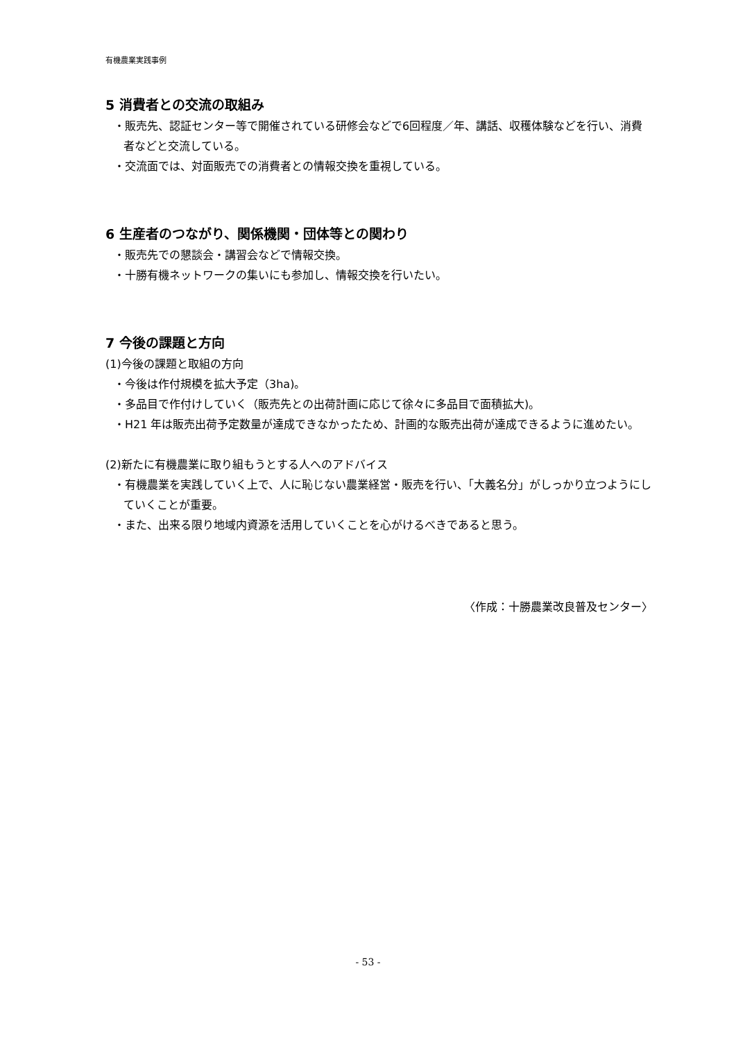有機農業実践事例
5 消費者との交流の取組み
・販売先、認証センター等で開催されている研修会などで6回程度／年、講話、収穫体験などを行い、消費者などと交流している。
・交流面では、対面販売での消費者との情報交換を重視している。
6 生産者のつながり、関係機関・団体等との関わり
・販売先での懇談会・講習会などで情報交換。
・十勝有機ネットワークの集いにも参加し、情報交換を行いたい。
7 今後の課題と方向
(1)今後の課題と取組の方向
・今後は作付規模を拡大予定（3ha)。
・多品目で作付けしていく（販売先との出荷計画に応じて徐々に多品目で面積拡大)。
・H21 年は販売出荷予定数量が達成できなかったため、計画的な販売出荷が達成できるように進めたい。
(2)新たに有機農業に取り組もうとする人へのアドバイス
・有機農業を実践していく上で、人に恥じない農業経営・販売を行い、「大義名分」がしっかり立つようにしていくことが重要。
・また、出来る限り地域内資源を活用していくことを心がけるべきであると思う。
〈作成：十勝農業改良普及センター〉
- 53 -